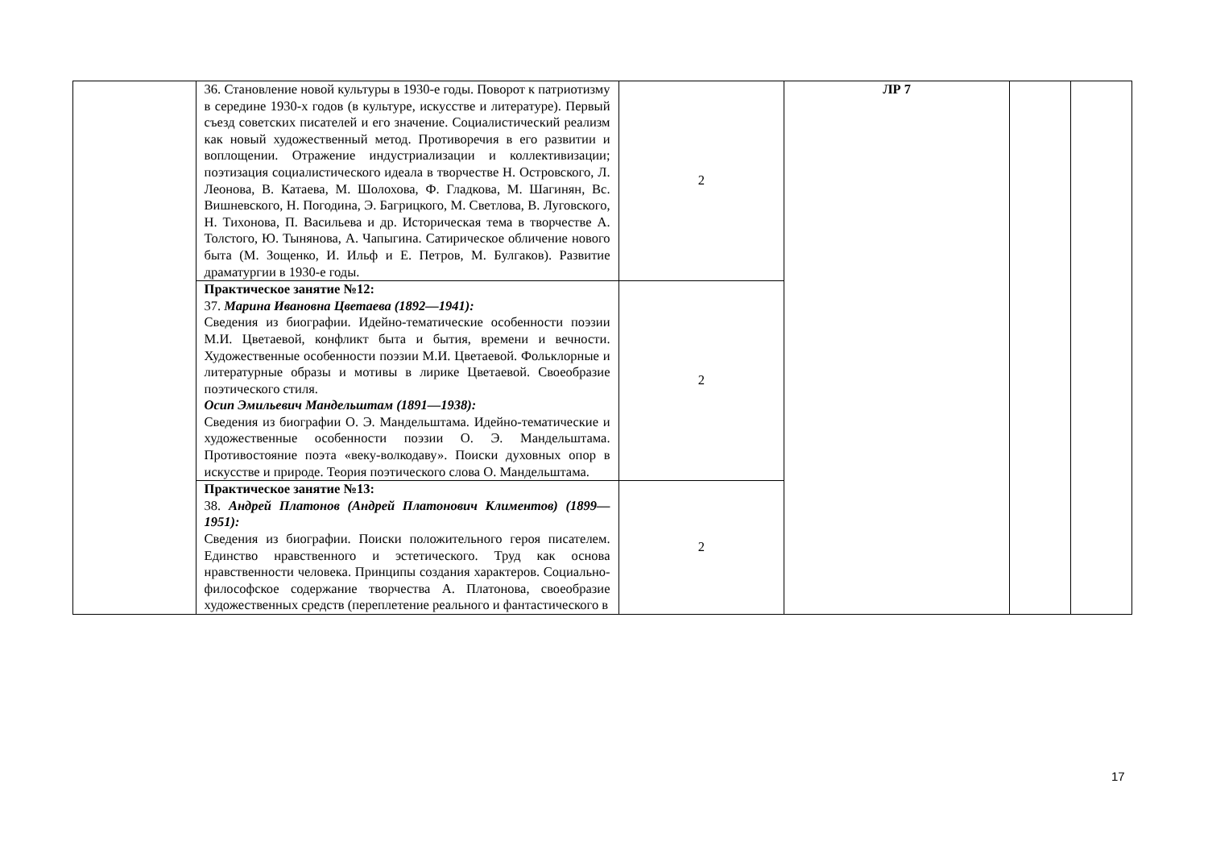| | 36. Становление новой культуры в 1930-е годы. Поворот к патриотизму в середине 1930-х годов (в культуре, искусстве и литературе). Первый съезд советских писателей и его значение. Социалистический реализм как новый художественный метод. Противоречия в его развитии и воплощении. Отражение индустриализации и коллективизации; поэтизация социалистического идеала в творчестве Н. Островского, Л. Леонова, В. Катаева, М. Шолохова, Ф. Гладкова, М. Шагинян, Вс. Вишневского, Н. Погодина, Э. Багрицкого, М. Светлова, В. Луговского, Н. Тихонова, П. Васильева и др. Историческая тема в творчестве А. Толстого, Ю. Тынянова, А. Чапыгина. Сатирическое обличение нового быта (М. Зощенко, И. Ильф и Е. Петров, М. Булгаков). Развитие драматургии в 1930-е годы. | 2 | ЛР 7 | | |
| | Практическое занятие №12: 37. Марина Ивановна Цветаева (1892—1941): Сведения из биографии. Идейно-тематические особенности поэзии М.И. Цветаевой, конфликт быта и бытия, времени и вечности. Художественные особенности поэзии М.И. Цветаевой. Фольклорные и литературные образы и мотивы в лирике Цветаевой. Своеобразие поэтического стиля. Осип Эмильевич Мандельштам (1891—1938): Сведения из биографии О. Э. Мандельштама. Идейно-тематические и художественные особенности поэзии О. Э. Мандельштама. Противостояние поэта «веку-волкодаву». Поиски духовных опор в искусстве и природе. Теория поэтического слова О. Мандельштама. | 2 | | | |
| | Практическое занятие №13: 38. Андрей Платонов (Андрей Платонович Климентов) (1899—1951): Сведения из биографии. Поиски положительного героя писателем. Единство нравственного и эстетического. Труд как основа нравственности человека. Принципы создания характеров. Социально-философское содержание творчества А. Платонова, своеобразие художественных средств (переплетение реального и фантастического в | 2 | | | |
17